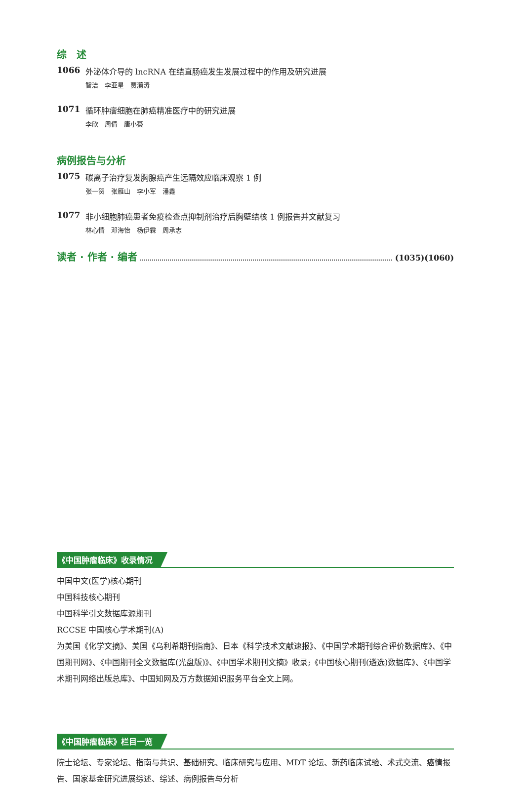综　述
1066 外泌体介导的 lncRNA 在结直肠癌发生发展过程中的作用及研究进展
智洁　李亚星　贾漪涛
1071 循环肿瘤细胞在肺癌精准医疗中的研究进展
李欣　周倩　唐小葵
病例报告与分析
1075 碳离子治疗复发胸腺癌产生远隔效应临床观察 1 例
张一贺　张雁山　李小军　潘鑫
1077 非小细胞肺癌患者免疫检查点抑制剂治疗后胸壁结核 1 例报告并文献复习
林心情　邓海怡　杨伊霖　周承志
读者 · 作者 · 编者
(1035)(1060)
《中国肿瘤临床》收录情况
中国中文(医学)核心期刊
中国科技核心期刊
中国科学引文数据库源期刊
RCCSE 中国核心学术期刊(A)
为美国《化学文摘》、美国《乌利希期刊指南》、日本《科学技术文献速报》、《中国学术期刊综合评价数据库》、《中国期刊网》、《中国期刊全文数据库(光盘版)》、《中国学术期刊文摘》收录;《中国核心期刊(遴选)数据库》、《中国学术期刊网络出版总库》、中国知网及万方数据知识服务平台全文上网。
《中国肿瘤临床》栏目一览
院士论坛、专家论坛、指南与共识、基础研究、临床研究与应用、MDT 论坛、新药临床试验、术式交流、癌情报告、国家基金研究进展综述、综述、病例报告与分析